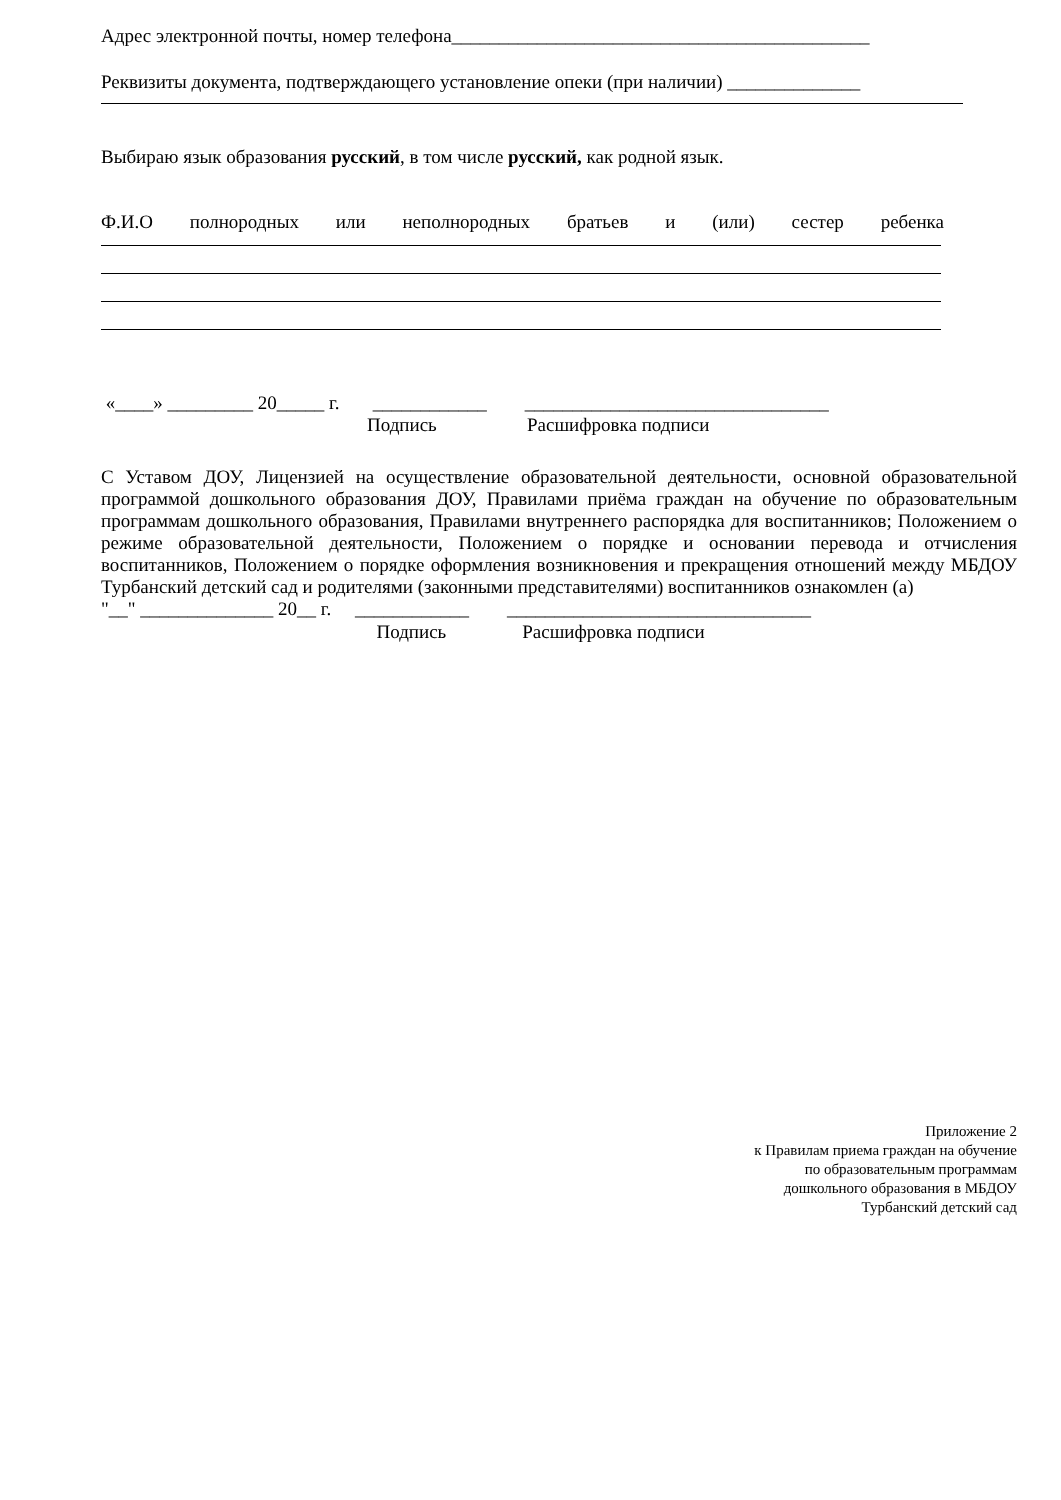Адрес электронной почты, номер телефона____________________________________________
Реквизиты документа, подтверждающего установление опеки (при наличии) ______________
Выбираю язык образования русский, в том числе русский, как родной язык.
Ф.И.О полнородных или неполнородных братьев и (или) сестер ребенка
«____» _________ 20_____ г. ____________ ________________________________
Подпись Расшифровка подписи
С Уставом ДОУ, Лицензией на осуществление образовательной деятельности, основной образовательной программой дошкольного образования ДОУ, Правилами приёма граждан на обучение по образовательным программам дошкольного образования, Правилами внутреннего распорядка для воспитанников; Положением о режиме образовательной деятельности, Положением о порядке и основании перевода и отчисления воспитанников, Положением о порядке оформления возникновения и прекращения отношений между МБДОУ Турбанский детский сад и родителями (законными представителями) воспитанников ознакомлен (а)
"__" ______________ 20__ г. ____________ ________________________________
Подпись Расшифровка подписи
Приложение 2
к Правилам приема граждан на обучение
по образовательным программам
дошкольного образования в МБДОУ
Турбанский детский сад